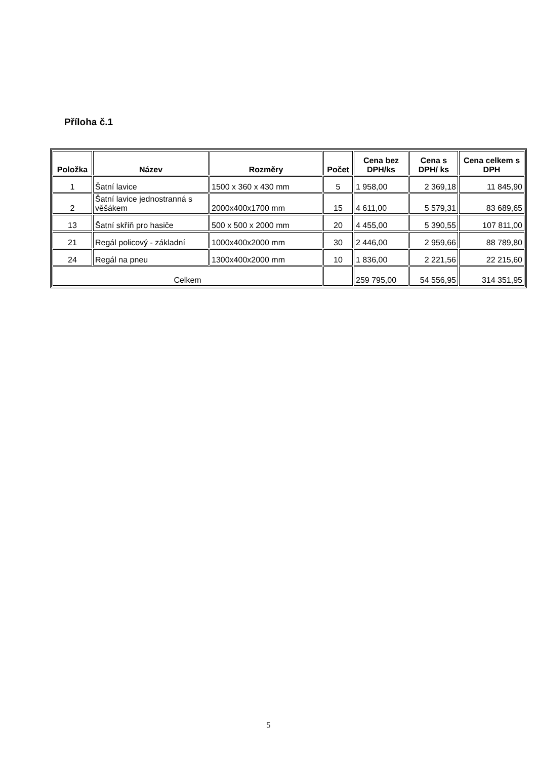Příloha č.1
| Položka | Název | Rozměry | Počet | Cena bez DPH/ks | Cena s DPH/ ks | Cena celkem s DPH |
| --- | --- | --- | --- | --- | --- | --- |
| 1 | Šatní lavice | 1500 x 360 x 430 mm | 5 | 1 958,00 | 2 369,18 | 11 845,90 |
| 2 | Šatní lavice jednostranná s věšákem | 2000x400x1700 mm | 15 | 4 611,00 | 5 579,31 | 83 689,65 |
| 13 | Šatní skříň pro hasiče | 500 x 500 x 2000 mm | 20 | 4 455,00 | 5 390,55 | 107 811,00 |
| 21 | Regál policový - základní | 1000x400x2000 mm | 30 | 2 446,00 | 2 959,66 | 88 789,80 |
| 24 | Regál na pneu | 1300x400x2000 mm | 10 | 1 836,00 | 2 221,56 | 22 215,60 |
| Celkem | | | | 259 795,00 | 54 556,95 | 314 351,95 |
5